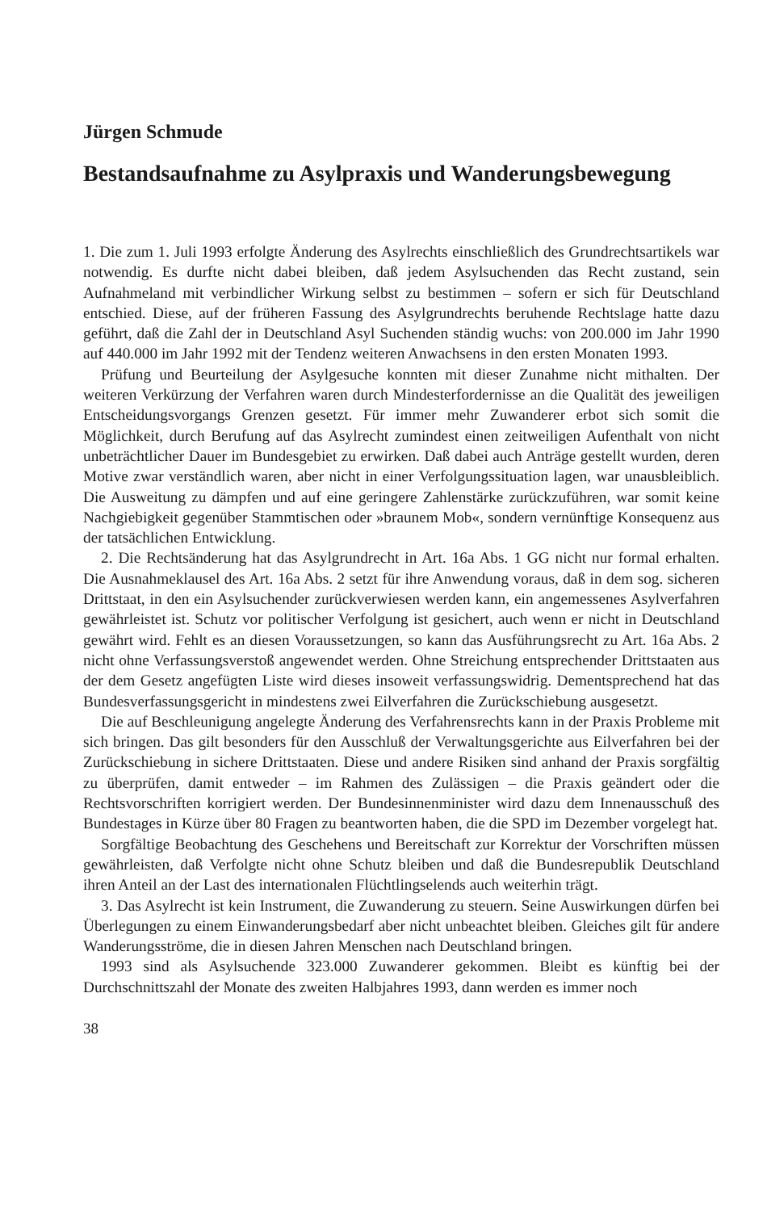Jürgen Schmude
Bestandsaufnahme zu Asylpraxis und Wanderungsbewegung
1. Die zum 1. Juli 1993 erfolgte Änderung des Asylrechts einschließlich des Grundrechtsartikels war notwendig. Es durfte nicht dabei bleiben, daß jedem Asylsuchenden das Recht zustand, sein Aufnahmeland mit verbindlicher Wirkung selbst zu bestimmen – sofern er sich für Deutschland entschied. Diese, auf der früheren Fassung des Asylgrundrechts beruhende Rechtslage hatte dazu geführt, daß die Zahl der in Deutschland Asyl Suchenden ständig wuchs: von 200.000 im Jahr 1990 auf 440.000 im Jahr 1992 mit der Tendenz weiteren Anwachsens in den ersten Monaten 1993.
Prüfung und Beurteilung der Asylgesuche konnten mit dieser Zunahme nicht mithalten. Der weiteren Verkürzung der Verfahren waren durch Mindesterfordernisse an die Qualität des jeweiligen Entscheidungsvorgangs Grenzen gesetzt. Für immer mehr Zuwanderer erbot sich somit die Möglichkeit, durch Berufung auf das Asylrecht zumindest einen zeitweiligen Aufenthalt von nicht unbeträchtlicher Dauer im Bundesgebiet zu erwirken. Daß dabei auch Anträge gestellt wurden, deren Motive zwar verständlich waren, aber nicht in einer Verfolgungssituation lagen, war unausbleiblich. Die Ausweitung zu dämpfen und auf eine geringere Zahlenstärke zurückzuführen, war somit keine Nachgiebigkeit gegenüber Stammtischen oder »braunem Mob«, sondern vernünftige Konsequenz aus der tatsächlichen Entwicklung.
2. Die Rechtsänderung hat das Asylgrundrecht in Art. 16a Abs. 1 GG nicht nur formal erhalten. Die Ausnahmeklausel des Art. 16a Abs. 2 setzt für ihre Anwendung voraus, daß in dem sog. sicheren Drittstaat, in den ein Asylsuchender zurückverwiesen werden kann, ein angemessenes Asylverfahren gewährleistet ist. Schutz vor politischer Verfolgung ist gesichert, auch wenn er nicht in Deutschland gewährt wird. Fehlt es an diesen Voraussetzungen, so kann das Ausführungsrecht zu Art. 16a Abs. 2 nicht ohne Verfassungsverstoß angewendet werden. Ohne Streichung entsprechender Drittstaaten aus der dem Gesetz angefügten Liste wird dieses insoweit verfassungswidrig. Dementsprechend hat das Bundesverfassungsgericht in mindestens zwei Eilverfahren die Zurückschiebung ausgesetzt.
Die auf Beschleunigung angelegte Änderung des Verfahrensrechts kann in der Praxis Probleme mit sich bringen. Das gilt besonders für den Ausschluß der Verwaltungsgerichte aus Eilverfahren bei der Zurückschiebung in sichere Drittstaaten. Diese und andere Risiken sind anhand der Praxis sorgfältig zu überprüfen, damit entweder – im Rahmen des Zulässigen – die Praxis geändert oder die Rechtsvorschriften korrigiert werden. Der Bundesinnenminister wird dazu dem Innenausschuß des Bundestages in Kürze über 80 Fragen zu beantworten haben, die die SPD im Dezember vorgelegt hat.
Sorgfältige Beobachtung des Geschehens und Bereitschaft zur Korrektur der Vorschriften müssen gewährleisten, daß Verfolgte nicht ohne Schutz bleiben und daß die Bundesrepublik Deutschland ihren Anteil an der Last des internationalen Flüchtlingselends auch weiterhin trägt.
3. Das Asylrecht ist kein Instrument, die Zuwanderung zu steuern. Seine Auswirkungen dürfen bei Überlegungen zu einem Einwanderungsbedarf aber nicht unbeachtet bleiben. Gleiches gilt für andere Wanderungsströme, die in diesen Jahren Menschen nach Deutschland bringen.
1993 sind als Asylsuchende 323.000 Zuwanderer gekommen. Bleibt es künftig bei der Durchschnittszahl der Monate des zweiten Halbjahres 1993, dann werden es immer noch
38